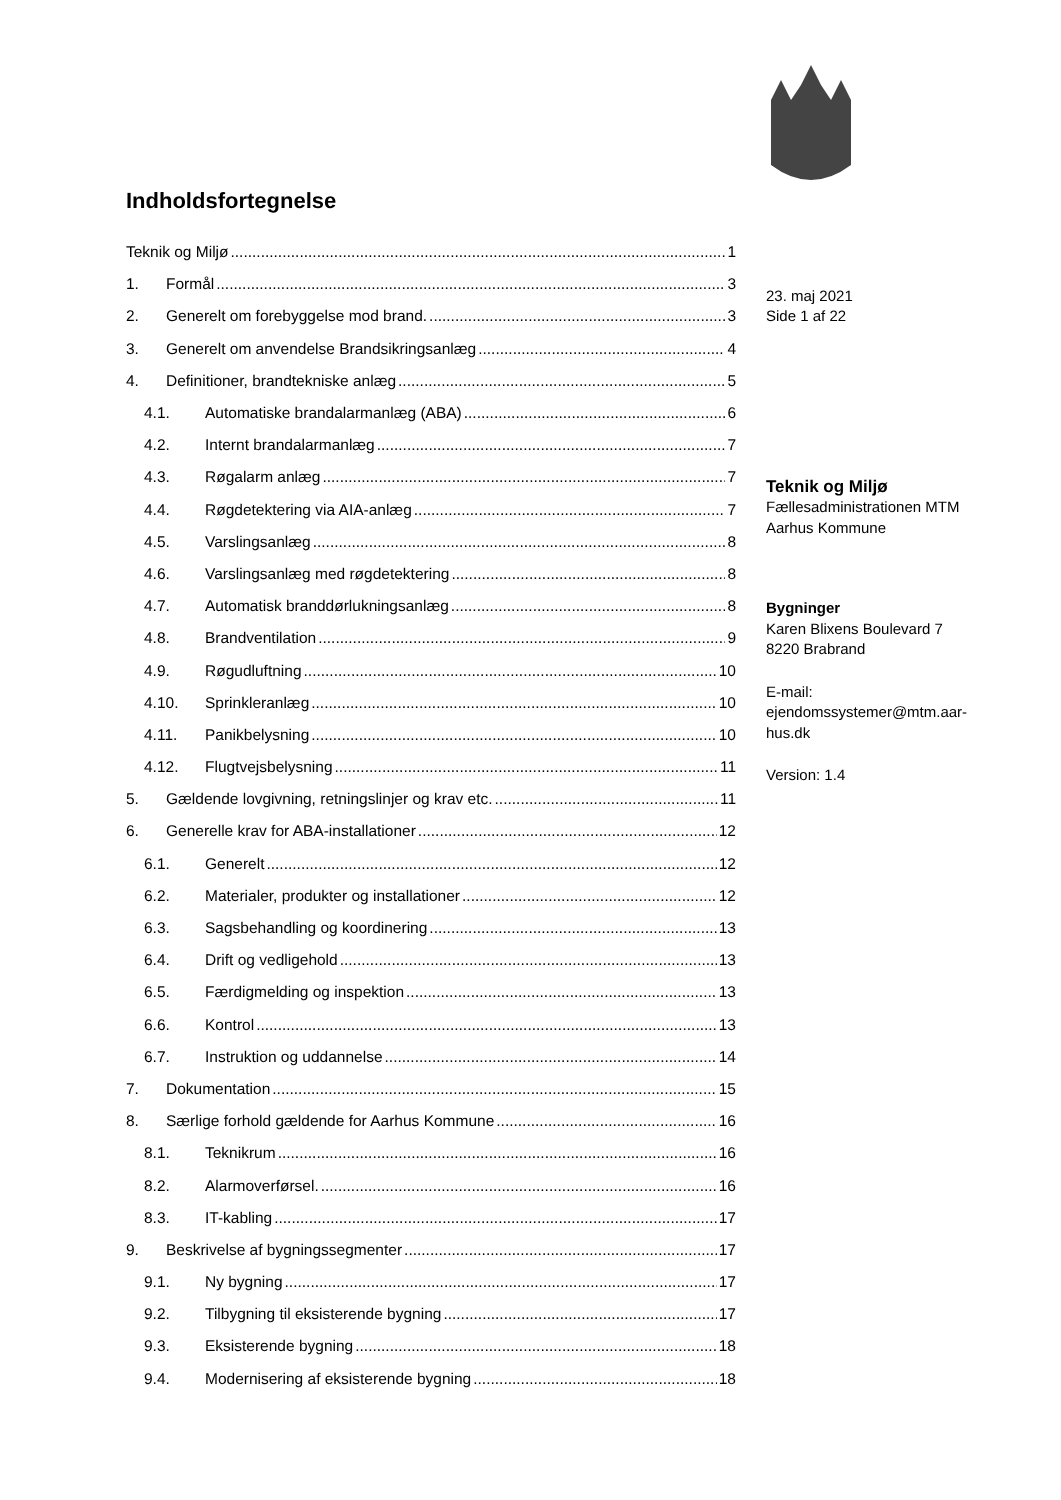Indholdsfortegnelse
Teknik og Miljø 1
1. Formål 3
2. Generelt om forebyggelse mod brand. 3
3. Generelt om anvendelse Brandsikringsanlæg 4
4. Definitioner, brandtekniske anlæg 5
4.1. Automatiske brandalarmanlæg (ABA) 6
4.2. Internt brandalarmanlæg 7
4.3. Røgalarm anlæg 7
4.4. Røgdetektering via AIA-anlæg 7
4.5. Varslingsanlæg 8
4.6. Varslingsanlæg med røgdetektering 8
4.7. Automatisk branddørlukningsanlæg 8
4.8. Brandventilation 9
4.9. Røgudluftning 10
4.10. Sprinkleranlæg 10
4.11. Panikbelysning 10
4.12. Flugtvejsbelysning 11
5. Gældende lovgivning, retningslinjer og krav etc. 11
6. Generelle krav for ABA-installationer 12
6.1. Generelt 12
6.2. Materialer, produkter og installationer 12
6.3. Sagsbehandling og koordinering 13
6.4. Drift og vedligehold 13
6.5. Færdigmelding og inspektion 13
6.6. Kontrol 13
6.7. Instruktion og uddannelse 14
7. Dokumentation 15
8. Særlige forhold gældende for Aarhus Kommune 16
8.1. Teknikrum 16
8.2. Alarmoverførsel. 16
8.3. IT-kabling 17
9. Beskrivelse af bygningssegmenter 17
9.1. Ny bygning 17
9.2. Tilbygning til eksisterende bygning 17
9.3. Eksisterende bygning 18
9.4. Modernisering af eksisterende bygning 18
23. maj 2021
Side 1 af 22
Teknik og Miljø
Fællesadministrationen MTM
Aarhus Kommune
Bygninger
Karen Blixens Boulevard 7
8220 Brabrand
E-mail:
ejendomssystemer@mtm.aar-
hus.dk
Version: 1.4